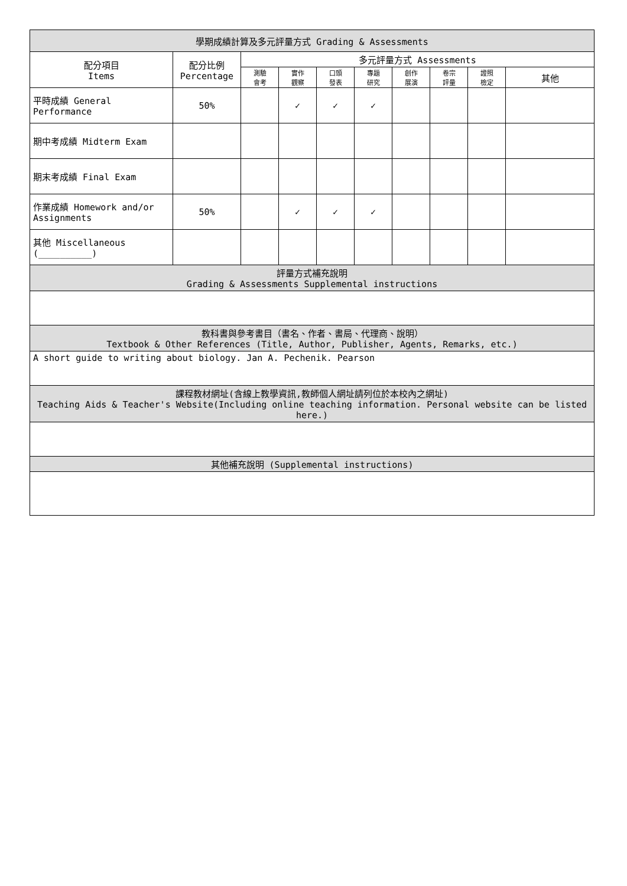| 學期成績計算及多元評量方式 Grading & Assessments | | | | | | | | | |
| --- | --- | --- | --- | --- | --- | --- | --- | --- | --- |
| 配分項目 Items | 配分比例 Percentage | 多元評量方式 Assessments | | | | | | | |
| | | 測驗 會考 | 實作 觀察 | 口頭 發表 | 專題 研究 | 創作 展演 | 卷宗 評量 | 證照 檢定 | 其他 |
| 平時成績 General Performance | 50% | | ✓ | ✓ | ✓ | | | | |
| 期中考成績 Midterm Exam | | | | | | | | | |
| 期末考成績 Final Exam | | | | | | | | | |
| 作業成績 Homework and/or Assignments | 50% | | ✓ | ✓ | ✓ | | | | |
| 其他 Miscellaneous (__________) | | | | | | | | | |
| 評量方式補充說明 Grading & Assessments Supplemental instructions | | | | | | | | | |
| 教科書與參考書目（書名、作者、書局、代理商、說明） Textbook & Other References (Title, Author, Publisher, Agents, Remarks, etc.) | | | | | | | | | |
| A short guide to writing about biology. Jan A. Pechenik. Pearson | | | | | | | | | |
| 課程教材網址(含線上教學資訊,教師個人網址請列位於本校內之網址) Teaching Aids & Teacher's Website(Including online teaching information. Personal website can be listed here.) | | | | | | | | | |
| 其他補充說明 (Supplemental instructions) | | | | | | | | | |